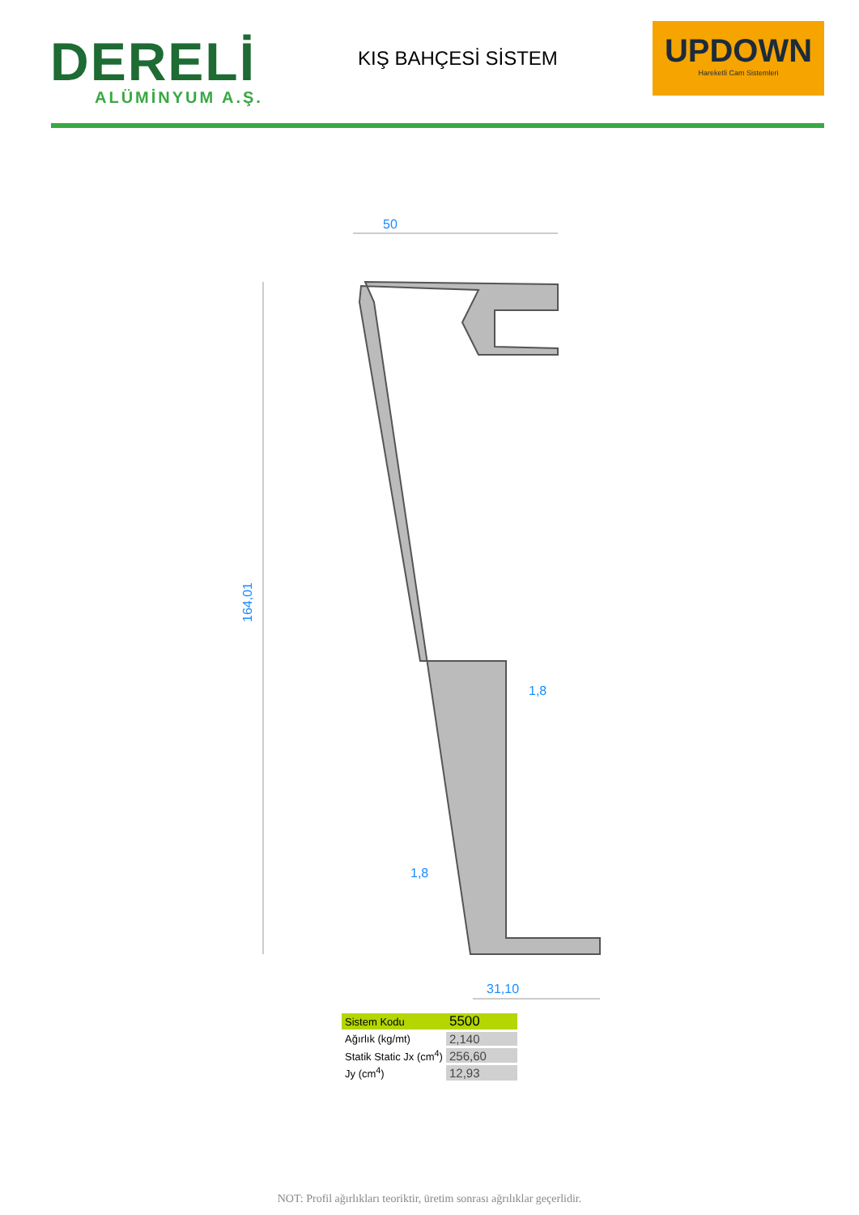DERELİ
ALÜMİNYUM A.Ş.
KIŞ BAHÇESİ SİSTEM
UPDOWN
Hareketli Cam Sistemleri
50
164,01
1,8
1,8
31,10
| Sistem Kodu | 5500 |
| Ağırlık (kg/mt) | 2,140 |
| Statik Static Jx (cm<sup>4</sup>) | 256,60 |
| Jy (cm<sup>4</sup>) | 12,93 |
NOT: Profil ağırlıkları teoriktir, üretim sonrası ağrılıklar geçerlidir.